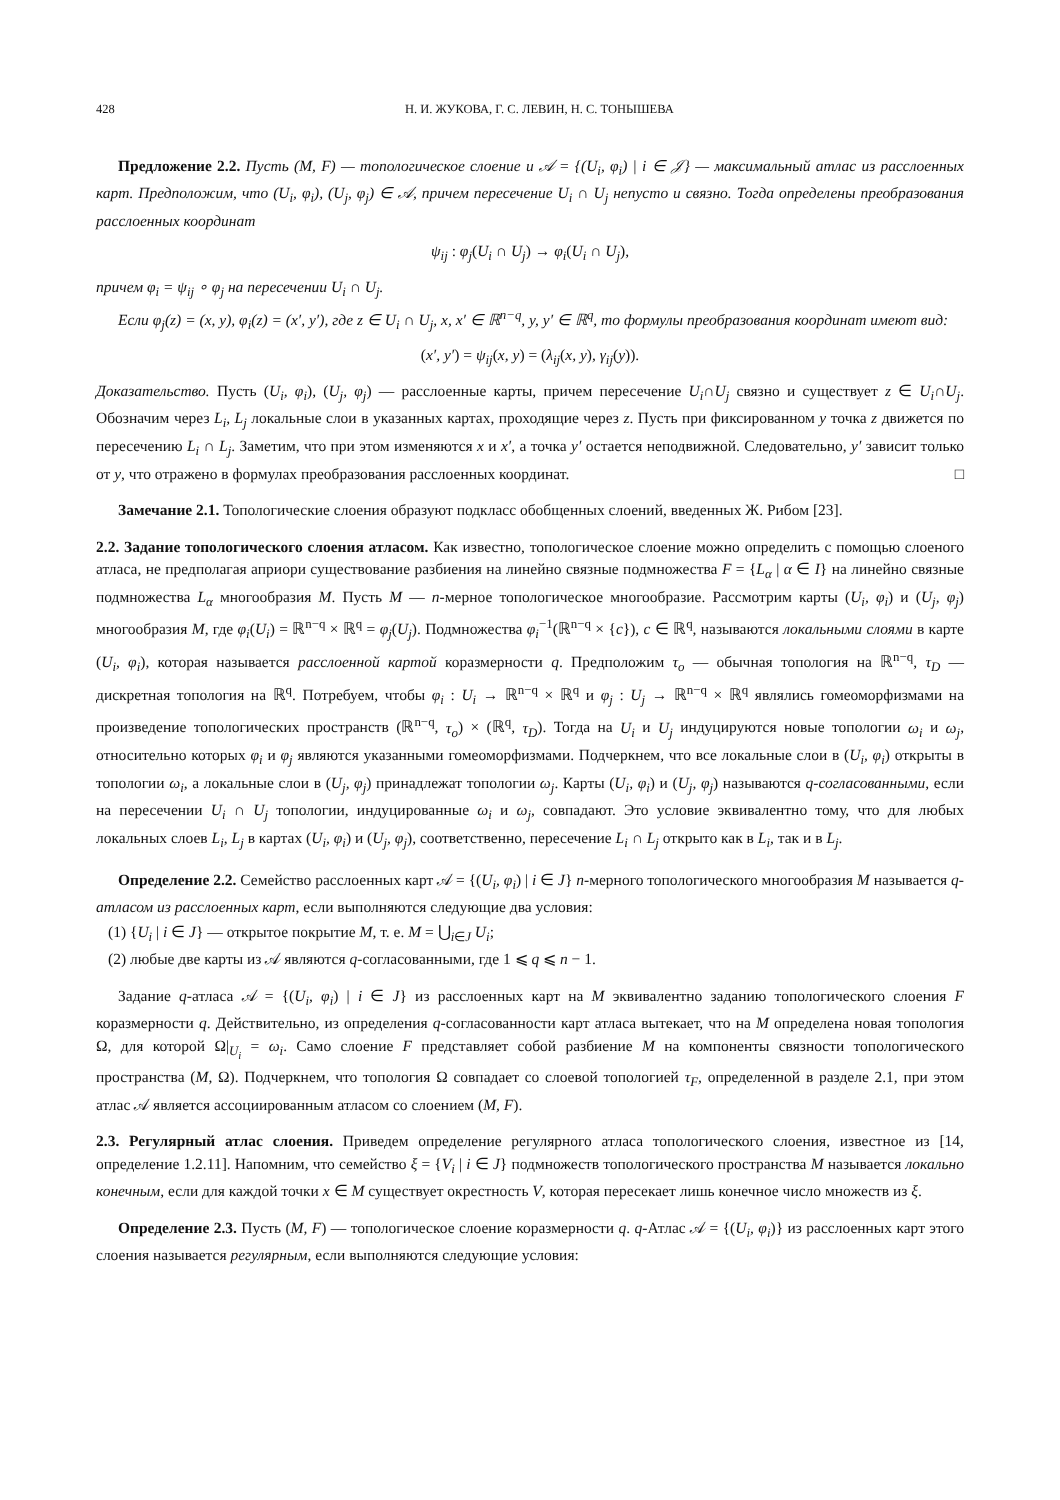428 Н. И. ЖУКОВА, Г. С. ЛЕВИН, Н. С. ТОНЫШЕВА
Предложение 2.2. Пусть (M, F) — топологическое слоение и 𝒜 = {(U<sub>i</sub>, φ<sub>i</sub>) | i ∈ 𝒥} — максимальный атлас из расслоенных карт. Предположим, что (U<sub>i</sub>, φ<sub>i</sub>), (U<sub>j</sub>, φ<sub>j</sub>) ∈ 𝒜, причем пересечение U<sub>i</sub> ∩ U<sub>j</sub> непусто и связно. Тогда определены преобразования расслоенных координат
ψ<sub>ij</sub> : φ<sub>j</sub>(U<sub>i</sub> ∩ U<sub>j</sub>) → φ<sub>i</sub>(U<sub>i</sub> ∩ U<sub>j</sub>),
причем φ<sub>i</sub> = ψ<sub>ij</sub> ∘ φ<sub>j</sub> на пересечении U<sub>i</sub> ∩ U<sub>j</sub>.
Если φ<sub>j</sub>(z) = (x, y), φ<sub>i</sub>(z) = (x′, y′), где z ∈ U<sub>i</sub> ∩ U<sub>j</sub>, x, x′ ∈ ℝ<sup>n−q</sup>, y, y′ ∈ ℝ<sup>q</sup>, то формулы преобразования координат имеют вид:
(x′, y′) = ψ<sub>ij</sub>(x, y) = (λ<sub>ij</sub>(x, y), γ<sub>ij</sub>(y)).
Доказательство. Пусть (U<sub>i</sub>, φ<sub>i</sub>), (U<sub>j</sub>, φ<sub>j</sub>) — расслоенные карты, причем пересечение U<sub>i</sub>∩U<sub>j</sub> связно и существует z ∈ U<sub>i</sub>∩U<sub>j</sub>. Обозначим через L<sub>i</sub>, L<sub>j</sub> локальные слои в указанных картах, проходящие через z. Пусть при фиксированном y точка z движется по пересечению L<sub>i</sub> ∩ L<sub>j</sub>. Заметим, что при этом изменяются x и x′, а точка y′ остается неподвижной. Следовательно, y′ зависит только от y, что отражено в формулах преобразования расслоенных координат. □
Замечание 2.1. Топологические слоения образуют подкласс обобщенных слоений, введенных Ж. Рибом [23].
2.2. Задание топологического слоения атласом. Как известно, топологическое слоение можно определить с помощью слоеного атласа, не предполагая априори существование разбиения на линейно связные подмножества F = {L<sub>α</sub> | α ∈ I} на линейно связные подмножества L<sub>α</sub> многообразия M. Пусть M — n-мерное топологическое многообразие. Рассмотрим карты (U<sub>i</sub>, φ<sub>i</sub>) и (U<sub>j</sub>, φ<sub>j</sub>) многообразия M, где φ<sub>i</sub>(U<sub>i</sub>) = ℝ<sup>n−q</sup> × ℝ<sup>q</sup> = φ<sub>j</sub>(U<sub>j</sub>). Подмножества φ<sub>i</sub><sup>−1</sup>(ℝ<sup>n−q</sup> × {c}), c ∈ ℝ<sup>q</sup>, называются локальными слоями в карте (U<sub>i</sub>, φ<sub>i</sub>), которая называется расслоенной картой коразмерности q. Предположим τ<sub>o</sub> — обычная топология на ℝ<sup>n−q</sup>, τ<sub>D</sub> — дискретная топология на ℝ<sup>q</sup>. Потребуем, чтобы φ<sub>i</sub> : U<sub>i</sub> → ℝ<sup>n−q</sup> × ℝ<sup>q</sup> и φ<sub>j</sub> : U<sub>j</sub> → ℝ<sup>n−q</sup> × ℝ<sup>q</sup> являлись гомеоморфизмами на произведение топологических пространств (ℝ<sup>n−q</sup>, τ<sub>o</sub>) × (ℝ<sup>q</sup>, τ<sub>D</sub>). Тогда на U<sub>i</sub> и U<sub>j</sub> индуцируются новые топологии ω<sub>i</sub> и ω<sub>j</sub>, относительно которых φ<sub>i</sub> и φ<sub>j</sub> являются указанными гомеоморфизмами. Подчеркнем, что все локальные слои в (U<sub>i</sub>, φ<sub>i</sub>) открыты в топологии ω<sub>i</sub>, а локальные слои в (U<sub>j</sub>, φ<sub>j</sub>) принадлежат топологии ω<sub>j</sub>. Карты (U<sub>i</sub>, φ<sub>i</sub>) и (U<sub>j</sub>, φ<sub>j</sub>) называются q-согласованными, если на пересечении U<sub>i</sub> ∩ U<sub>j</sub> топологии, индуцированные ω<sub>i</sub> и ω<sub>j</sub>, совпадают. Это условие эквивалентно тому, что для любых локальных слоев L<sub>i</sub>, L<sub>j</sub> в картах (U<sub>i</sub>, φ<sub>i</sub>) и (U<sub>j</sub>, φ<sub>j</sub>), соответственно, пересечение L<sub>i</sub> ∩ L<sub>j</sub> открыто как в L<sub>i</sub>, так и в L<sub>j</sub>.
Определение 2.2. Семейство расслоенных карт 𝒜 = {(U<sub>i</sub>, φ<sub>i</sub>) | i ∈ J} n-мерного топологического многообразия M называется q-атласом из расслоенных карт, если выполняются следующие два условия:
(1) {U<sub>i</sub> | i ∈ J} — открытое покрытие M, т. е. M = ⋃<sub>i∈J</sub> U<sub>i</sub>;
(2) любые две карты из 𝒜 являются q-согласованными, где 1 ⩽ q ⩽ n − 1.
Задание q-атласа 𝒜 = {(U<sub>i</sub>, φ<sub>i</sub>) | i ∈ J} из расслоенных карт на M эквивалентно заданию топологического слоения F коразмерности q. Действительно, из определения q-согласованности карт атласа вытекает, что на M определена новая топология Ω, для которой Ω|<sub>U<sub>i</sub></sub> = ω<sub>i</sub>. Само слоение F представляет собой разбиение M на компоненты связности топологического пространства (M, Ω). Подчеркнем, что топология Ω совпадает со слоевой топологией τ<sub>F</sub>, определенной в разделе 2.1, при этом атлас 𝒜 является ассоциированным атласом со слоением (M, F).
2.3. Регулярный атлас слоения. Приведем определение регулярного атласа топологического слоения, известное из [14, определение 1.2.11]. Напомним, что семейство ξ = {V<sub>i</sub> | i ∈ J} подмножеств топологического пространства M называется локально конечным, если для каждой точки x ∈ M существует окрестность V, которая пересекает лишь конечное число множеств из ξ.
Определение 2.3. Пусть (M, F) — топологическое слоение коразмерности q. q-Атлас 𝒜 = {(U<sub>i</sub>, φ<sub>i</sub>)} из расслоенных карт этого слоения называется регулярным, если выполняются следующие условия: